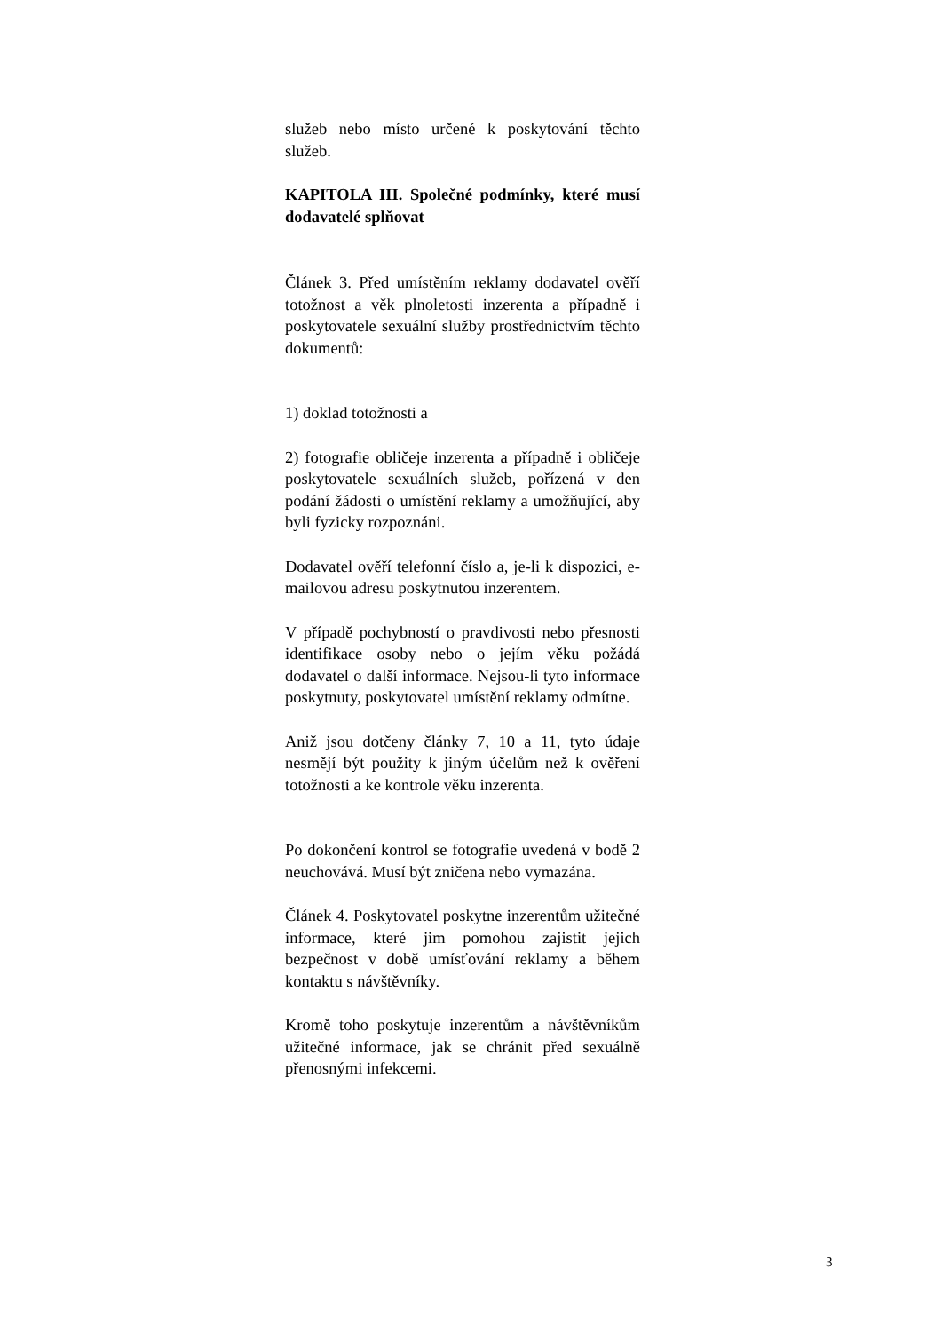služeb nebo místo určené k poskytování těchto služeb.
KAPITOLA III. Společné podmínky, které musí dodavatelé splňovat
Článek 3. Před umístěním reklamy dodavatel ověří totožnost a věk plnoletosti inzerenta a případně i poskytovatele sexuální služby prostřednictvím těchto dokumentů:
1) doklad totožnosti a
2) fotografie obličeje inzerenta a případně i obličeje poskytovatele sexuálních služeb, pořízená v den podání žádosti o umístění reklamy a umožňující, aby byli fyzicky rozpoznáni.
Dodavatel ověří telefonní číslo a, je-li k dispozici, e-mailovou adresu poskytnutou inzerentem.
V případě pochybností o pravdivosti nebo přesnosti identifikace osoby nebo o jejím věku požádá dodavatel o další informace. Nejsou-li tyto informace poskytnuty, poskytovatel umístění reklamy odmítne.
Aniž jsou dotčeny články 7, 10 a 11, tyto údaje nesmějí být použity k jiným účelům než k ověření totožnosti a ke kontrole věku inzerenta.
Po dokončení kontrol se fotografie uvedená v bodě 2 neuchovává. Musí být zničena nebo vymazána.
Článek 4. Poskytovatel poskytne inzerentům užitečné informace, které jim pomohou zajistit jejich bezpečnost v době umísťování reklamy a během kontaktu s návštěvníky.
Kromě toho poskytuje inzerentům a návštěvníkům užitečné informace, jak se chránit před sexuálně přenosnými infekcemi.
3